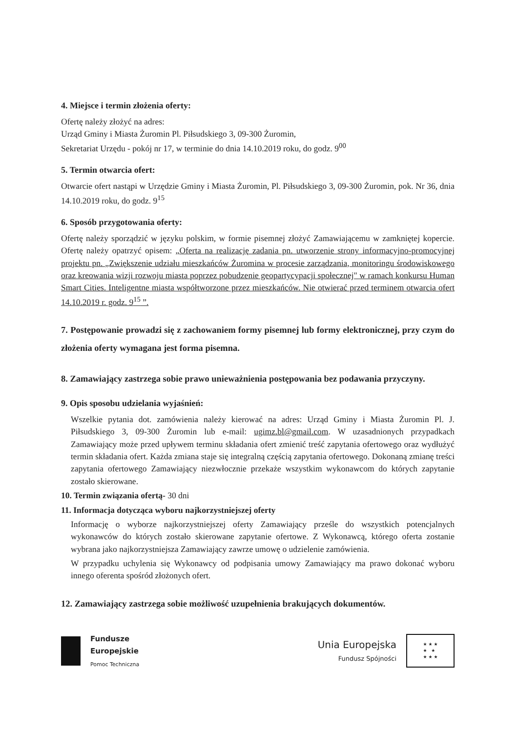4. Miejsce i termin złożenia oferty:
Ofertę należy złożyć na adres:
Urząd Gminy i Miasta Żuromin Pl. Piłsudskiego 3, 09-300 Żuromin,
Sekretariat Urzędu - pokój nr 17, w terminie do dnia 14.10.2019 roku, do godz. 9<sup>00</sup>
5. Termin otwarcia ofert:
Otwarcie ofert nastąpi w Urzędzie Gminy i Miasta Żuromin, Pl. Piłsudskiego 3, 09-300 Żuromin, pok. Nr 36, dnia 14.10.2019 roku, do godz. 9<sup>15</sup>
6. Sposób przygotowania oferty:
Ofertę należy sporządzić w języku polskim, w formie pisemnej złożyć Zamawiającemu w zamkniętej kopercie. Ofertę należy opatrzyć opisem: „Oferta na realizację zadania pn. utworzenie strony informacyjno-promocyjnej projektu pn. „Zwiększenie udziału mieszkańców Żuromina w procesie zarządzania, monitoringu środowiskowego oraz kreowania wizji rozwoju miasta poprzez pobudzenie geopartycypacji społecznej" w ramach konkursu Human Smart Cities. Inteligentne miasta współtworzone przez mieszkańców. Nie otwierać przed terminem otwarcia ofert 14.10.2019 r. godz. 9<sup>15</sup> ”.
7. Postępowanie prowadzi się z zachowaniem formy pisemnej lub formy elektronicznej, przy czym do złożenia oferty wymagana jest forma pisemna.
8. Zamawiający zastrzega sobie prawo unieważnienia postępowania bez podawania przyczyny.
9. Opis sposobu udzielania wyjaśnień:
Wszelkie pytania dot. zamówienia należy kierować na adres: Urząd Gminy i Miasta Żuromin Pl. J. Piłsudskiego 3, 09-300 Żuromin lub e-mail: ugimz.bl@gmail.com. W uzasadnionych przypadkach Zamawiający może przed upływem terminu składania ofert zmienić treść zapytania ofertowego oraz wydłużyć termin składania ofert. Każda zmiana staje się integralną częścią zapytania ofertowego. Dokonaną zmianę treści zapytania ofertowego Zamawiający niezwłocznie przekaże wszystkim wykonawcom do których zapytanie zostało skierowane.
10. Termin związania ofertą- 30 dni
11. Informacja dotycząca wyboru najkorzystniejszej oferty
Informację o wyborze najkorzystniejszej oferty Zamawiający prześle do wszystkich potencjalnych wykonawców do których zostało skierowane zapytanie ofertowe. Z Wykonawcą, którego oferta zostanie wybrana jako najkorzystniejsza Zamawiający zawrze umowę o udzielenie zamówienia.
W przypadku uchylenia się Wykonawcy od podpisania umowy Zamawiający ma prawo dokonać wyboru innego oferenta spośród złożonych ofert.
12. Zamawiający zastrzega sobie możliwość uzupełnienia brakujących dokumentów.
Fundusze
Europejskie
Pomoc Techniczna
Unia Europejska
Fundusz Spójności
★ ★ ★
★ ★
★ ★ ★